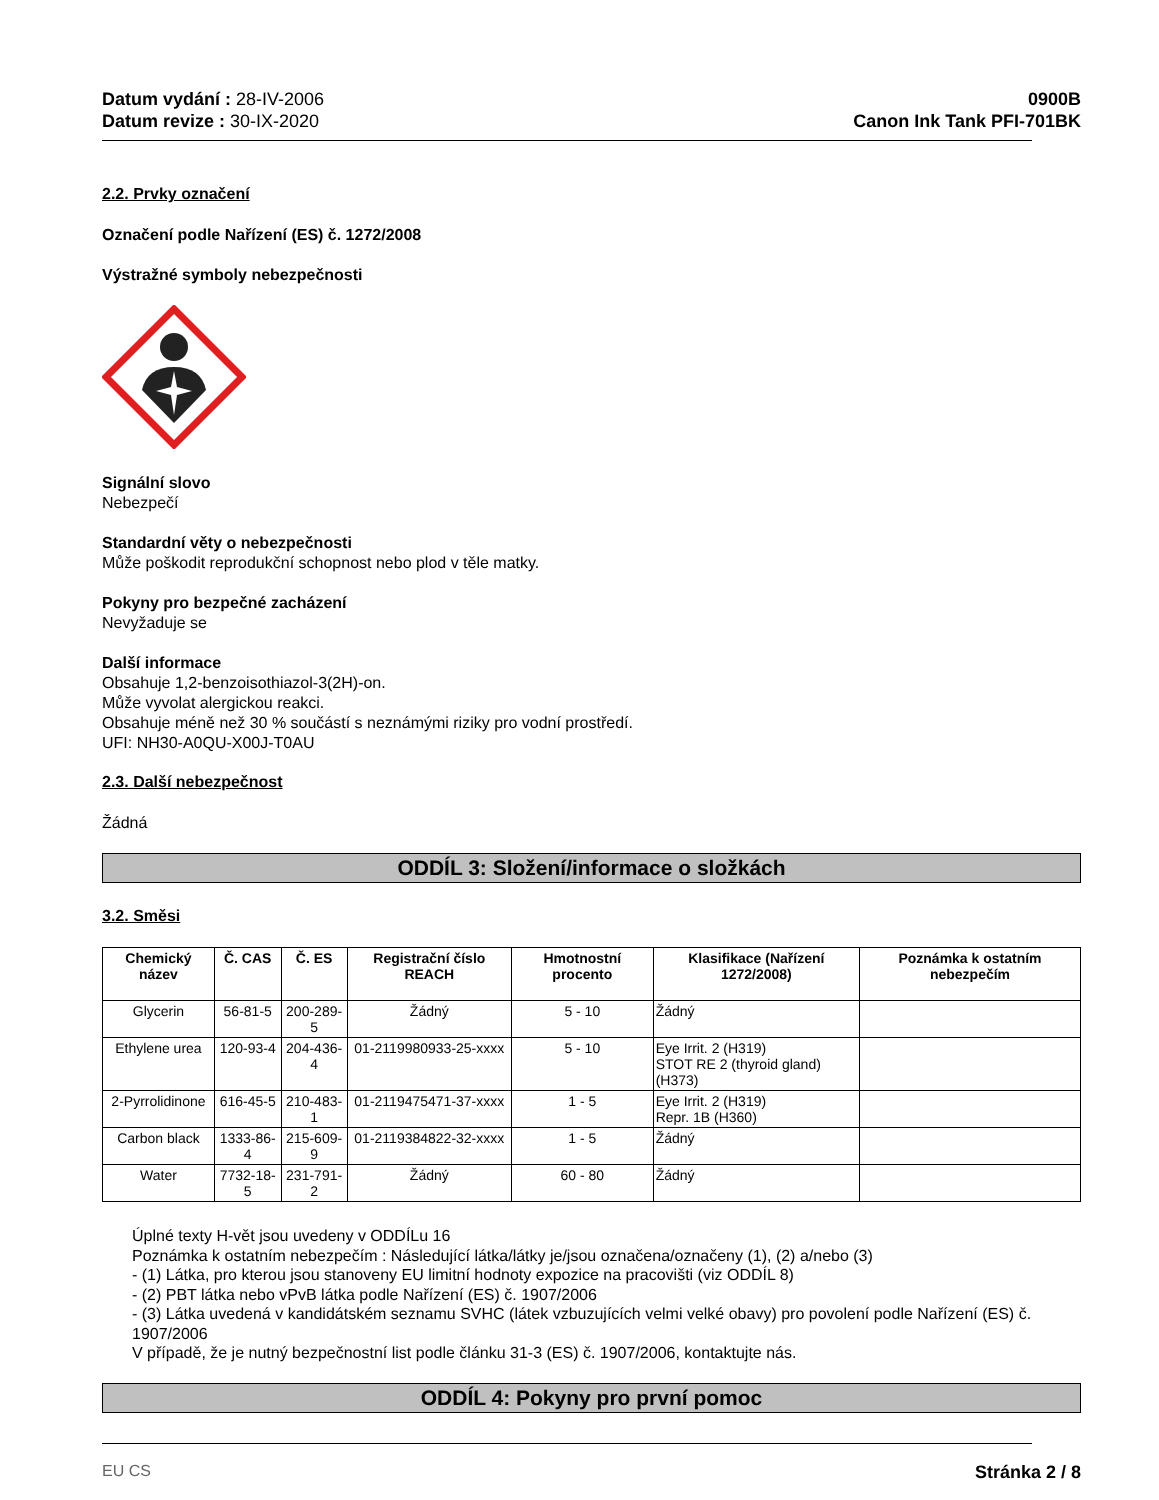Datum vydání : 28-IV-2006
Datum revize : 30-IX-2020
0900B
Canon Ink Tank PFI-701BK
2.2. Prvky označení
Označení podle Nařízení (ES) č. 1272/2008
Výstražné symboly nebezpečnosti
Signální slovo
Nebezpečí
Standardní věty o nebezpečnosti
Může poškodit reprodukční schopnost nebo plod v těle matky.
Pokyny pro bezpečné zacházení
Nevyžaduje se
Další informace
Obsahuje 1,2-benzoisothiazol-3(2H)-on.
Může vyvolat alergickou reakci.
Obsahuje méně než 30 % součástí s neznámými riziky pro vodní prostředí.
UFI: NH30-A0QU-X00J-T0AU
2.3. Další nebezpečnost
Žádná
ODDÍL 3: Složení/informace o složkách
3.2. Směsi
| Chemický název | Č. CAS | Č. ES | Registrační číslo REACH | Hmotnostní procento | Klasifikace (Nařízení 1272/2008) | Poznámka k ostatním nebezpečím |
| --- | --- | --- | --- | --- | --- | --- |
| Glycerin | 56-81-5 | 200-289-5 | Žádný | 5 - 10 | Žádný | |
| Ethylene urea | 120-93-4 | 204-436-4 | 01-2119980933-25-xxxx | 5 - 10 | Eye Irrit. 2 (H319) STOT RE 2 (thyroid gland) (H373) | |
| 2-Pyrrolidinone | 616-45-5 | 210-483-1 | 01-2119475471-37-xxxx | 1 - 5 | Eye Irrit. 2 (H319) Repr. 1B (H360) | |
| Carbon black | 1333-86-4 | 215-609-9 | 01-2119384822-32-xxxx | 1 - 5 | Žádný | |
| Water | 7732-18-5 | 231-791-2 | Žádný | 60 - 80 | Žádný | |
Úplné texty H-vět jsou uvedeny v ODDÍLu 16
Poznámka k ostatním nebezpečím : Následující látka/látky je/jsou označena/označeny (1), (2) a/nebo (3)
- (1) Látka, pro kterou jsou stanoveny EU limitní hodnoty expozice na pracovišti (viz ODDÍL 8)
- (2) PBT látka nebo vPvB látka podle Nařízení (ES) č. 1907/2006
- (3) Látka uvedená v kandidátském seznamu SVHC (látek vzbuzujících velmi velké obavy) pro povolení podle Nařízení (ES) č. 1907/2006
V případě, že je nutný bezpečnostní list podle článku 31-3 (ES) č. 1907/2006, kontaktujte nás.
ODDÍL 4: Pokyny pro první pomoc
EU CS Stránka 2 / 8